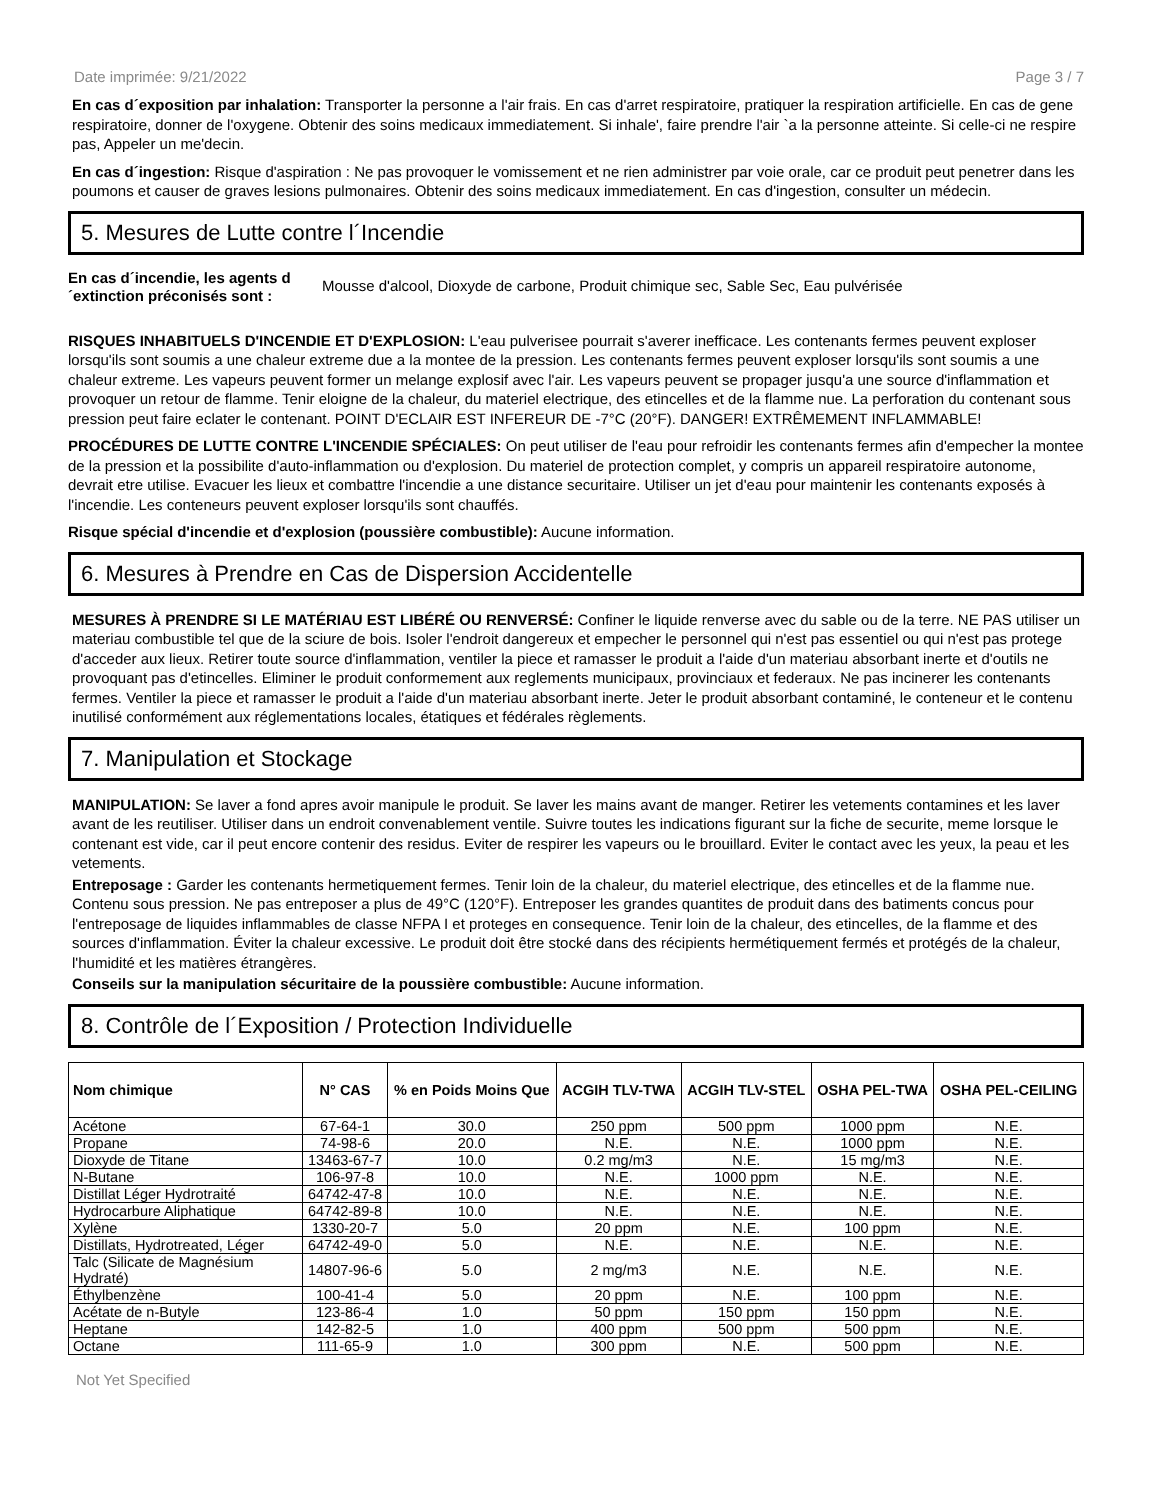Date imprimée: 9/21/2022 Page 3 / 7
En cas d´exposition par inhalation: Transporter la personne a l'air frais. En cas d'arret respiratoire, pratiquer la respiration artificielle. En cas de gene respiratoire, donner de l'oxygene. Obtenir des soins medicaux immediatement. Si inhale', faire prendre l'air `a la personne atteinte. Si celle-ci ne respire pas, Appeler un me'decin.
En cas d´ingestion: Risque d'aspiration : Ne pas provoquer le vomissement et ne rien administrer par voie orale, car ce produit peut penetrer dans les poumons et causer de graves lesions pulmonaires. Obtenir des soins medicaux immediatement. En cas d'ingestion, consulter un médecin.
5. Mesures de Lutte contre l´Incendie
En cas d´incendie, les agents d ´extinction préconisés sont : Mousse d'alcool, Dioxyde de carbone, Produit chimique sec, Sable Sec, Eau pulvérisée
RISQUES INHABITUELS D'INCENDIE ET D'EXPLOSION: L'eau pulverisee pourrait s'averer inefficace. Les contenants fermes peuvent exploser lorsqu'ils sont soumis a une chaleur extreme due a la montee de la pression. Les contenants fermes peuvent exploser lorsqu'ils sont soumis a une chaleur extreme. Les vapeurs peuvent former un melange explosif avec l'air. Les vapeurs peuvent se propager jusqu'a une source d'inflammation et provoquer un retour de flamme. Tenir eloigne de la chaleur, du materiel electrique, des etincelles et de la flamme nue. La perforation du contenant sous pression peut faire eclater le contenant. POINT D'ECLAIR EST INFEREUR DE -7°C (20°F). DANGER! EXTRÊMEMENT INFLAMMABLE!
PROCÉDURES DE LUTTE CONTRE L'INCENDIE SPÉCIALES: On peut utiliser de l'eau pour refroidir les contenants fermes afin d'empecher la montee de la pression et la possibilite d'auto-inflammation ou d'explosion. Du materiel de protection complet, y compris un appareil respiratoire autonome, devrait etre utilise. Evacuer les lieux et combattre l'incendie a une distance securitaire. Utiliser un jet d'eau pour maintenir les contenants exposés à l'incendie. Les conteneurs peuvent exploser lorsqu'ils sont chauffés.
Risque spécial d'incendie et d'explosion (poussière combustible): Aucune information.
6. Mesures à Prendre en Cas de Dispersion Accidentelle
MESURES À PRENDRE SI LE MATÉRIAU EST LIBÉRÉ OU RENVERSÉ: Confiner le liquide renverse avec du sable ou de la terre. NE PAS utiliser un materiau combustible tel que de la sciure de bois. Isoler l'endroit dangereux et empecher le personnel qui n'est pas essentiel ou qui n'est pas protege d'acceder aux lieux. Retirer toute source d'inflammation, ventiler la piece et ramasser le produit a l'aide d'un materiau absorbant inerte et d'outils ne provoquant pas d'etincelles. Eliminer le produit conformement aux reglements municipaux, provinciaux et federaux. Ne pas incinerer les contenants fermes. Ventiler la piece et ramasser le produit a l'aide d'un materiau absorbant inerte. Jeter le produit absorbant contaminé, le conteneur et le contenu inutilisé conformément aux réglementations locales, étatiques et fédérales règlements.
7. Manipulation et Stockage
MANIPULATION: Se laver a fond apres avoir manipule le produit. Se laver les mains avant de manger. Retirer les vetements contamines et les laver avant de les reutiliser. Utiliser dans un endroit convenablement ventile. Suivre toutes les indications figurant sur la fiche de securite, meme lorsque le contenant est vide, car il peut encore contenir des residus. Eviter de respirer les vapeurs ou le brouillard. Eviter le contact avec les yeux, la peau et les vetements.
Entreposage : Garder les contenants hermetiquement fermes. Tenir loin de la chaleur, du materiel electrique, des etincelles et de la flamme nue. Contenu sous pression. Ne pas entreposer a plus de 49°C (120°F). Entreposer les grandes quantites de produit dans des batiments concus pour l'entreposage de liquides inflammables de classe NFPA I et proteges en consequence. Tenir loin de la chaleur, des etincelles, de la flamme et des sources d'inflammation. Éviter la chaleur excessive. Le produit doit être stocké dans des récipients hermétiquement fermés et protégés de la chaleur, l'humidité et les matières étrangères.
Conseils sur la manipulation sécuritaire de la poussière combustible: Aucune information.
8. Contrôle de l´Exposition / Protection Individuelle
| Nom chimique | N° CAS | % en Poids Moins Que | ACGIH TLV-TWA | ACGIH TLV-STEL | OSHA PEL-TWA | OSHA PEL-CEILING |
| --- | --- | --- | --- | --- | --- | --- |
| Acétone | 67-64-1 | 30.0 | 250 ppm | 500 ppm | 1000 ppm | N.E. |
| Propane | 74-98-6 | 20.0 | N.E. | N.E. | 1000 ppm | N.E. |
| Dioxyde de Titane | 13463-67-7 | 10.0 | 0.2 mg/m3 | N.E. | 15 mg/m3 | N.E. |
| N-Butane | 106-97-8 | 10.0 | N.E. | 1000 ppm | N.E. | N.E. |
| Distillat Léger Hydrotraité | 64742-47-8 | 10.0 | N.E. | N.E. | N.E. | N.E. |
| Hydrocarbure Aliphatique | 64742-89-8 | 10.0 | N.E. | N.E. | N.E. | N.E. |
| Xylène | 1330-20-7 | 5.0 | 20 ppm | N.E. | 100 ppm | N.E. |
| Distillats, Hydrotreated, Léger | 64742-49-0 | 5.0 | N.E. | N.E. | N.E. | N.E. |
| Talc (Silicate de Magnésium Hydraté) | 14807-96-6 | 5.0 | 2 mg/m3 | N.E. | N.E. | N.E. |
| Éthylbenzène | 100-41-4 | 5.0 | 20 ppm | N.E. | 100 ppm | N.E. |
| Acétate de n-Butyle | 123-86-4 | 1.0 | 50 ppm | 150 ppm | 150 ppm | N.E. |
| Heptane | 142-82-5 | 1.0 | 400 ppm | 500 ppm | 500 ppm | N.E. |
| Octane | 111-65-9 | 1.0 | 300 ppm | N.E. | 500 ppm | N.E. |
Not Yet Specified